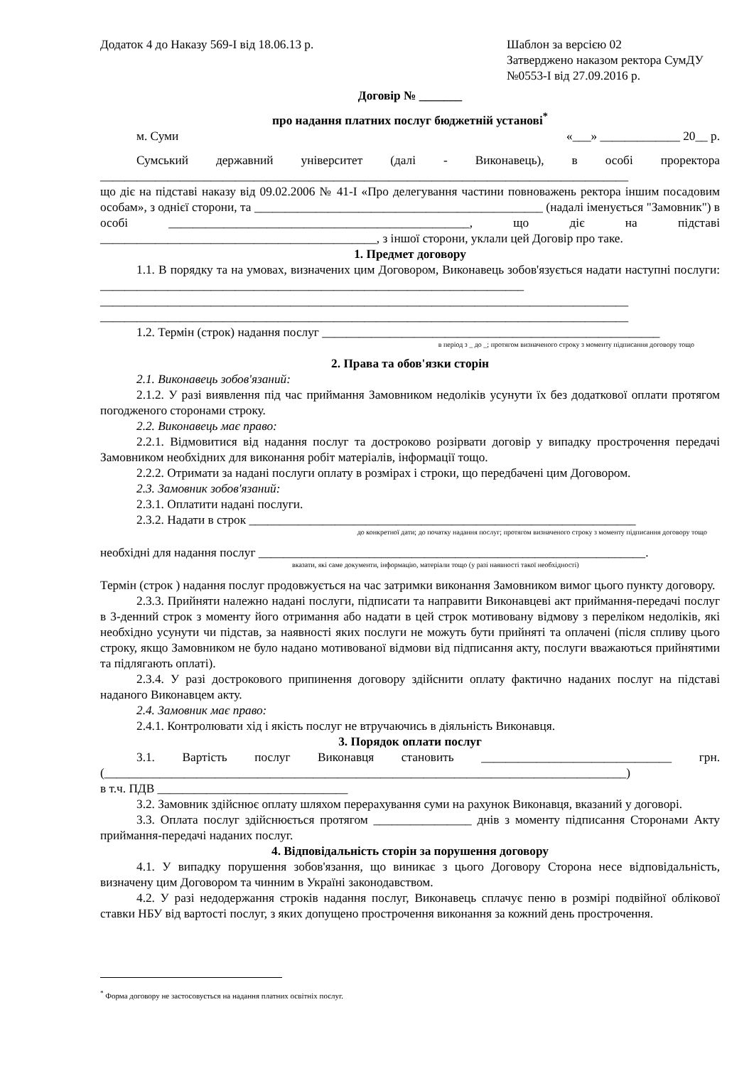Додаток 4 до Наказу 569-І від 18.06.13 р.
Шаблон за версією 02
Затверджено наказом ректора СумДУ
№0553-І від 27.09.2016 р.
Договір № _______
про надання платних послуг бюджетній установі<sup>*</sup>
м. Суми «___» _____________ 20__ р.
Сумський державний університет (далі - Виконавець), в особі проректора
______________________________________________________________________________________
що діє на підставі наказу від 09.02.2006 № 41-І «Про делегування частини повноважень ректора іншим посадовим особам», з однієї сторони, та _______________________________________________ (надалі іменується "Замовник") в особі _________________________________________________, що діє на підставі _____________________________________________, з іншої сторони, уклали цей Договір про таке.
1. Предмет договору
1.1. В порядку та на умовах, визначених цим Договором, Виконавець зобов'язується надати наступні послуги: _____________________________________________________________________
______________________________________________________________________________________
______________________________________________________________________________________
1.2. Термін (строк) надання послуг _______________________________________________________
в період з _ до _; протягом визначеного строку з моменту підписання договору тощо
2. Права та обов'язки сторін
2.1. Виконавець зобов'язаний:
2.1.2. У разі виявлення під час приймання Замовником недоліків усунути їх без додаткової оплати протягом погодженого сторонами строку.
2.2. Виконавець має право:
2.2.1. Відмовитися від надання послуг та достроково розірвати договір у випадку прострочення передачі Замовником необхідних для виконання робіт матеріалів, інформації тощо.
2.2.2. Отримати за надані послуги оплату в розмірах і строки, що передбачені цим Договором.
2.3. Замовник зобов'язаний:
2.3.1. Оплатити надані послуги.
2.3.2. Надати в строк _______________________________________________________________
до конкретної дати; до початку надання послуг; протягом визначеного строку з моменту підписання договору тощо
необхідні для надання послуг _______________________________________________________________.
вказати, які саме документи, інформацію, матеріали тощо (у разі наявності такої необхідності)
Термін (строк ) надання послуг продовжується на час затримки виконання Замовником вимог цього пункту договору.
2.3.3. Прийняти належно надані послуги, підписати та направити Виконавцеві акт приймання-передачі послуг в 3-денний строк з моменту його отримання або надати в цей строк мотивовану відмову з переліком недоліків, які необхідно усунути чи підстав, за наявності яких послуги не можуть бути прийняті та оплачені (після спливу цього строку, якщо Замовником не було надано мотивованої відмови від підписання акту, послуги вважаються прийнятими та підлягають оплаті).
2.3.4. У разі дострокового припинення договору здійснити оплату фактично наданих послуг на підставі наданого Виконавцем акту.
2.4. Замовник має право:
2.4.1. Контролювати хід і якість послуг не втручаючись в діяльність Виконавця.
3. Порядок оплати послуг
3.1. Вартість послуг Виконавця становить _______________________________ грн.
(_____________________________________________________________________________________)
в т.ч. ПДВ _______________________________
3.2. Замовник здійснює оплату шляхом перерахування суми на рахунок Виконавця, вказаний у договорі.
3.3. Оплата послуг здійснюється протягом ________________ днів з моменту підписання Сторонами Акту приймання-передачі наданих послуг.
4. Відповідальність сторін за порушення договору
4.1. У випадку порушення зобов'язання, що виникає з цього Договору Сторона несе відповідальність, визначену цим Договором та чинним в Україні законодавством.
4.2. У разі недодержання строків надання послуг, Виконавець сплачує пеню в розмірі подвійної облікової ставки НБУ від вартості послуг, з яких допущено прострочення виконання за кожний день прострочення.
<sup>*</sup> Форма договору не застосовується на надання платних освітніх послуг.